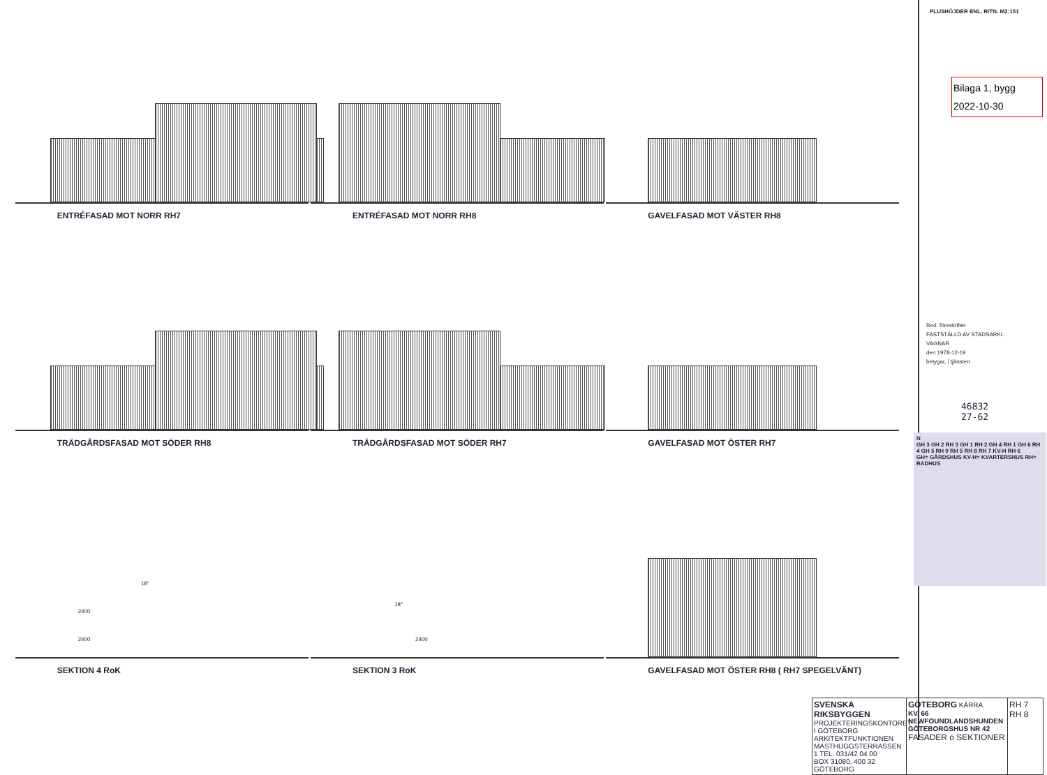ENTRÉFASAD MOT NORR RH7 ENTRÉFASAD MOT NORR RH8 GAVELFASAD MOT VÄSTER RH8
TRÄDGÅRDSFASAD MOT SÖDER RH8 TRÄDGÅRDSFASAD MOT SÖDER RH7 GAVELFASAD MOT ÖSTER RH7
18°
2400
2400
SEKTION 4 RoK
18°
2400
SEKTION 3 RoK
GAVELFASAD MOT ÖSTER RH8 ( RH7 SPEGELVÄNT)
PLUSHÖJDER ENL. RITN. M2:151
Red. föreskrifter
FASTSTÄLLD AV STADSARKI.
VAGNAR
den 1978-12-19
betygar, i tjänsten
46832
27-62
N
GH 3 GH 2 RH 3 GH 1 RH 2 GH 4 RH 1 GH 6 RH 4 GH 5 RH 9 RH 5 RH 8 RH 7 KV-H RH 6
GH= GÅRDSHUS KV-H= KVARTERSHUS RH= RADHUS
Bilaga 1, bygg
2022-10-30
SVENSKA RIKSBYGGEN
PROJEKTERINGSKONTORET I GÖTEBORG
ARKITEKTFUNKTIONEN
MASTHUGGSTERRASSEN 1 TEL. 031/42 04 00
BOX 31080, 400 32 GÖTEBORG
GÖTEBORG KÄRRA
KV. 66 NEWFOUNDLANDSHUNDEN
GÖTEBORGSHUS NR 42
FASADER o SEKTIONER
RH 7
RH 8